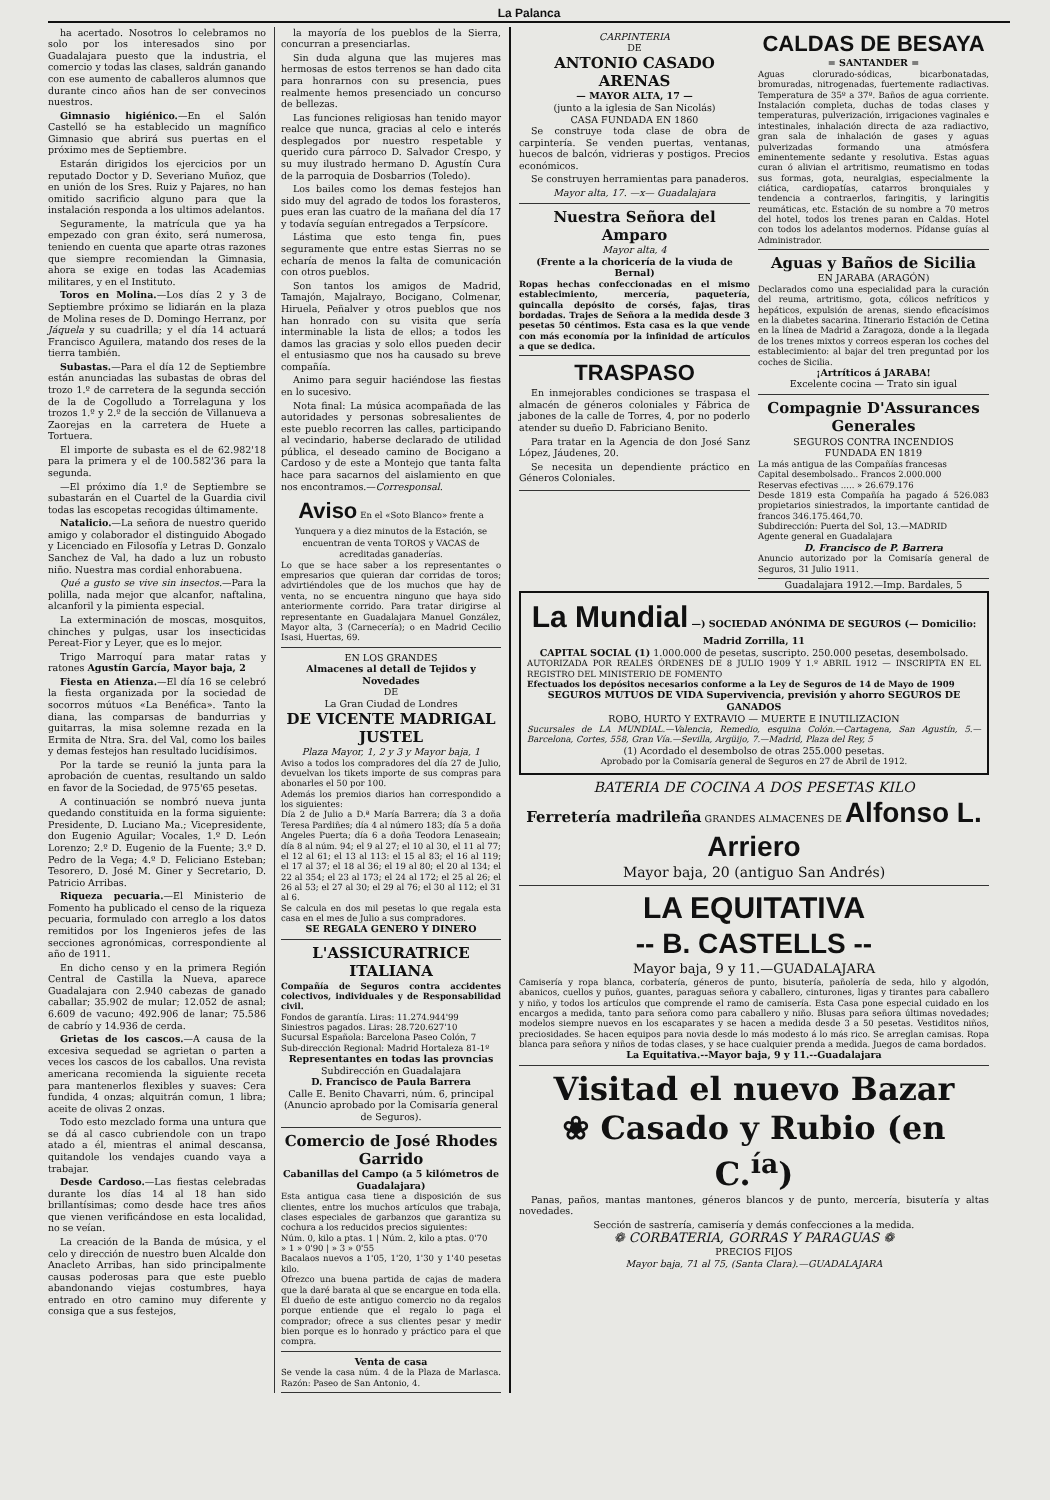La Palanca
ha acertado. Nosotros lo celebramos no solo por los interesados sino por Guadalajara puesto que la industria, el comercio y todas las clases, saldrán ganando con ese aumento de caballeros alumnos que durante cinco años han de ser convecinos nuestros.
Gimnasio higiénico.—En el Salón Castelló se ha establecido un magnífico Gimnasio que abrirá sus puertas en el próximo mes de Septiembre.
Estarán dirigidos los ejercicios por un reputado Doctor y D. Severiano Muñoz, que en unión de los Sres. Ruiz y Pajares, no han omitido sacrificio alguno para que la instalación responda a los ultimos adelantos.
Seguramente, la matrícula que ya ha empezado con gran éxito, será numerosa, teniendo en cuenta que aparte otras razones que siempre recomiendan la Gimnasia, ahora se exige en todas las Academias militares, y en el Instituto.
Toros en Molina.—Los días 2 y 3 de Septiembre próximo se lidiarán en la plaza de Molina reses de D. Domingo Herranz, por Jáquela y su cuadrilla; y el día 14 actuará Francisco Aguilera, matando dos reses de la tierra también.
Subastas.—Para el día 12 de Septiembre están anunciadas las subastas de obras del trozo 1.º de carretera de la segunda sección de la de Cogolludo a Torrelaguna y los trozos 1.º y 2.º de la sección de Villanueva a Zaorejas en la carretera de Huete a Tortuera.
El importe de subasta es el de 62.982'18 para la primera y el de 100.582'36 para la segunda.
—El próximo día 1.º de Septiembre se subastarán en el Cuartel de la Guardia civil todas las escopetas recogidas últimamente.
Natalicio.—La señora de nuestro querido amigo y colaborador el distinguido Abogado y Licenciado en Filosofía y Letras D. Gonzalo Sanchez de Val, ha dado a luz un robusto niño. Nuestra mas cordial enhorabuena.
Qué a gusto se vive sin insectos.—Para la polilla, nada mejor que alcanfor, naftalina, alcanforil y la pimienta especial.
La exterminación de moscas, mosquitos, chinches y pulgas, usar los insecticidas Pereat-Fior y Leyer, que es lo mejor.
Trigo Marroquí para matar ratas y ratones Agustín García, Mayor baja, 2
Fiesta en Atienza.—El día 16 se celebró la fiesta organizada por la sociedad de socorros mútuos «La Benéfica». Tanto la diana, las comparsas de bandurrias y guitarras, la misa solemne rezada en la Ermita de Ntra. Sra. del Val, como los bailes y demas festejos han resultado lucidísimos.
Por la tarde se reunió la junta para la aprobación de cuentas, resultando un saldo en favor de la Sociedad, de 975'65 pesetas.
A continuación se nombró nueva junta quedando constituida en la forma siguiente: Presidente, D. Luciano Ma.; Vicepresidente, don Eugenio Aguilar; Vocales, 1.º D. León Lorenzo; 2.º D. Eugenio de la Fuente; 3.º D. Pedro de la Vega; 4.º D. Feliciano Esteban; Tesorero, D. José M. Giner y Secretario, D. Patricio Arribas.
Riqueza pecuaria.—El Ministerio de Fomento ha publicado el censo de la riqueza pecuaria, formulado con arreglo a los datos remitidos por los Ingenieros jefes de las secciones agronómicas, correspondiente al año de 1911.
En dicho censo y en la primera Región Central de Castilla la Nueva, aparece Guadalajara con 2.940 cabezas de ganado caballar; 35.902 de mular; 12.052 de asnal; 6.609 de vacuno; 492.906 de lanar; 75.586 de cabrío y 14.936 de cerda.
Grietas de los cascos.—A causa de la excesiva sequedad se agrietan o parten a veces los cascos de los caballos. Una revista americana recomienda la siguiente receta para mantenerlos flexibles y suaves: Cera fundida, 4 onzas; alquitrán comun, 1 libra; aceite de olivas 2 onzas.
Todo esto mezclado forma una untura que se dá al casco cubriendole con un trapo atado a él, mientras el animal descansa, quitandole los vendajes cuando vaya a trabajar.
Desde Cardoso.—Las fiestas celebradas durante los días 14 al 18 han sido brillantísimas; como desde hace tres años que vienen verificándose en esta localidad, no se veían.
La creación de la Banda de música, y el celo y dirección de nuestro buen Alcalde don Anacleto Arribas, han sido principalmente causas poderosas para que este pueblo abandonando viejas costumbres, haya entrado en otro camino muy diferente y consiga que a sus festejos,
la mayoría de los pueblos de la Sierra, concurran a presenciarlas.
Sin duda alguna que las mujeres mas hermosas de estos terrenos se han dado cita para honrarnos con su presencia, pues realmente hemos presenciado un concurso de bellezas.
Las funciones religiosas han tenido mayor realce que nunca, gracias al celo e interés desplegados por nuestro respetable y querido cura párroco D. Salvador Crespo, y su muy ilustrado hermano D. Agustín Cura de la parroquia de Dosbarrios (Toledo).
Los bailes como los demas festejos han sido muy del agrado de todos los forasteros, pues eran las cuatro de la mañana del día 17 y todavía seguían entregados a Terpsícore.
Lástima que esto tenga fin, pues seguramente que entre estas Sierras no se echaría de menos la falta de comunicación con otros pueblos.
Son tantos los amigos de Madrid, Tamajón, Majalrayo, Bocigano, Colmenar, Hiruela, Peñalver y otros pueblos que nos han honrado con su visita que sería interminable la lista de ellos; a todos les damos las gracias y solo ellos pueden decir el entusiasmo que nos ha causado su breve compañía.
Animo para seguir haciéndose las fiestas en lo sucesivo.
Nota final: La música acompañada de las autoridades y personas sobresalientes de este pueblo recorren las calles, participando al vecindario, haberse declarado de utilidad pública, el deseado camino de Bocigano a Cardoso y de este a Montejo que tanta falta hace para sacarnos del aislamiento en que nos encontramos.—Corresponsal.
Aviso En el «Soto Blanco» frente a Yunquera y a diez minutos de la Estación, se encuentran de venta TOROS y VACAS de acreditadas ganaderías.
Lo que se hace saber a los representantes o empresarios que quieran dar corridas de toros; advirtiéndoles que de los muchos que hay de venta, no se encuentra ninguno que haya sido anteriormente corrido. Para tratar dirigirse al representante en Guadalajara Manuel González, Mayor alta, 3 (Carnecería); o en Madrid Cecilio Isasi, Huertas, 69.
EN LOS GRANDES
Almacenes al detall de Tejidos y Novedades
DE
La Gran Ciudad de Londres
DE VICENTE MADRIGAL JUSTEL
Plaza Mayor, 1, 2 y 3 y Mayor baja, 1
Aviso a todos los compradores del día 27 de Julio, devuelvan los tikets importe de sus compras para abonarles el 50 por 100.
Además los premios diarios han correspondido a los siguientes:
Día 2 de Julio a D.ª María Barrera; día 3 a doña Teresa Pardiñes; día 4 al número 183; día 5 a doña Angeles Puerta; día 6 a doña Teodora Lenaseain; día 8 al núm. 94; el 9 al 27; el 10 al 30, el 11 al 77; el 12 al 61; el 13 al 113: el 15 al 83; el 16 al 119; el 17 al 37; el 18 al 36; el 19 al 80; el 20 al 134; el 22 al 354; el 23 al 173; el 24 al 172; el 25 al 26; el 26 al 53; el 27 al 30; el 29 al 76; el 30 al 112; el 31 al 6.
Se calcula en dos mil pesetas lo que regala esta casa en el mes de Julio a sus compradores.
SE REGALA GENERO Y DINERO
L'ASSICURATRICE ITALIANA
Compañía de Seguros contra accidentes colectivos, individuales y de Responsabilidad civil.
Fondos de garantía. Liras: 11.274.944'99
Siniestros pagados. Liras: 28.720.627'10
Sucursal Española: Barcelona Paseo Colón, 7
Sub-dirección Regional: Madrid Hortaleza 81-1º
Representantes en todas las provncias
Subdirección en Guadalajara
D. Francisco de Paula Barrera
Calle E. Benito Chavarri, núm. 6, principal (Anuncio aprobado por la Comisaría general de Seguros).
Comercio de José Rhodes Garrido
Cabanillas del Campo (a 5 kilómetros de Guadalajara)
Esta antigua casa tiene a disposición de sus clientes, entre los muchos artículos que trabaja, clases especiales de garbanzos que garantiza su cochura a los reducidos precios siguientes:
Núm. 0, kilo a ptas. 1 | Núm. 2, kilo a ptas. 0'70
» 1 » 0'90 | » 3 » 0'55
Bacalaos nuevos a 1'05, 1'20, 1'30 y 1'40 pesetas kilo.
Ofrezco una buena partida de cajas de madera que la daré barata al que se encargue en toda ella.
El dueño de este antiguo comercio no da regalos porque entiende que el regalo lo paga el comprador; ofrece a sus clientes pesar y medir bien porque es lo honrado y práctico para el que compra.
Venta de casa
Se vende la casa núm. 4 de la Plaza de Marlasca. Razón: Paseo de San Antonio, 4.
CARPINTERIA
DE
ANTONIO CASADO ARENAS
— MAYOR ALTA, 17 —
(junto a la iglesia de San Nicolás)
CASA FUNDADA EN 1860
Se construye toda clase de obra de carpintería. Se venden puertas, ventanas, huecos de balcón, vidrieras y postigos. Precios económicos.
Se construyen herramientas para panaderos.
Mayor alta, 17. —x— Guadalajara
Nuestra Señora del Amparo
Mayor alta, 4
(Frente a la choricería de la viuda de Bernal)
Ropas hechas confeccionadas en el mismo establecimiento, mercería, paquetería, quincalla depósito de corsés, fajas, tiras bordadas. Trajes de Señora a la medida desde 3 pesetas 50 céntimos. Esta casa es la que vende con más economía por la infinidad de artículos a que se dedica.
TRASPASO
En inmejorables condiciones se traspasa el almacén de géneros coloniales y Fábrica de jabones de la calle de Torres, 4, por no poderlo atender su dueño D. Fabriciano Benito.
Para tratar en la Agencia de don José Sanz López, Jáudenes, 20.
Se necesita un dependiente práctico en Géneros Coloniales.
CALDAS DE BESAYA
= SANTANDER =
Aguas clorurado-sódicas, bicarbonatadas, bromuradas, nitrogenadas, fuertemente radiactivas. Temperatura de 35º a 37º. Baños de agua corriente. Instalación completa, duchas de todas clases y temperaturas, pulverización, irrigaciones vaginales e intestinales, inhalación directa de aza radiactivo, gran sala de inhalación de gases y aguas pulverizadas formando una atmósfera eminentemente sedante y resolutiva. Estas aguas curan ó alivian el artritismo, reumatismo en todas sus formas, gota, neuralgias, especialmente la ciática, cardiopatías, catarros bronquiales y tendencia a contraerlos, faringitis, y laringitis reumáticas, etc. Estación de su nombre a 70 metros del hotel, todos los trenes paran en Caldas. Hotel con todos los adelantos modernos. Pídanse guías al Administrador.
Aguas y Baños de Sicilia
EN JARABA (ARAGÓN)
Declarados como una especialidad para la curación del reuma, artritismo, gota, cólicos nefríticos y hepáticos, expulsión de arenas, siendo eficacísimos en la diabetes sacarina. Itinerario Estación de Cetina en la línea de Madrid a Zaragoza, donde a la llegada de los trenes mixtos y correos esperan los coches del establecimiento: al bajar del tren preguntad por los coches de Sicilia.
¡Artríticos á JARABA!
Excelente cocina — Trato sin igual
Compagnie D'Assurances Generales
SEGUROS CONTRA INCENDIOS
FUNDADA EN 1819
La más antigua de las Compañías francesas
Capital desembolsado.. Francos 2.000.000
Reservas efectivas ..... » 26.679.176
Desde 1819 esta Compañía ha pagado á 526.083 propietarios siniestrados, la importante cantidad de francos 346.175.464,70.
Subdirección: Puerta del Sol, 13.—MADRID
Agente general en Guadalajara
D. Francisco de P. Barrera
Anuncio autorizado por la Comisaría general de Seguros, 31 Julio 1911.
Guadalajara 1912.—Imp. Bardales, 5
La Mundial —) SOCIEDAD ANÓNIMA DE SEGUROS (— Domicilio: Madrid Zorrilla, 11
CAPITAL SOCIAL (1) 1.000.000 de pesetas, suscripto. 250.000 pesetas, desembolsado.
AUTORIZADA POR REALES ÓRDENES DE 8 JULIO 1909 Y 1.º ABRIL 1912 — INSCRIPTA EN EL REGISTRO DEL MINISTERIO DE FOMENTO
Efectuados los depósitos necesarios conforme a la Ley de Seguros de 14 de Mayo de 1909
SEGUROS MUTUOS DE VIDA Supervivencia, previsión y ahorro SEGUROS DE GANADOS
ROBO, HURTO Y EXTRAVIO — MUERTE E INUTILIZACION
Sucursales de LA MUNDIAL.—Valencia, Remedio, esquina Colón.—Cartagena, San Agustín, 5.—Barcelona, Cortes, 558, Gran Vía.—Sevilla, Argüijo, 7.—Madrid, Plaza del Rey, 5
(1) Acordado el desembolso de otras 255.000 pesetas.
Aprobado por la Comisaría general de Seguros en 27 de Abril de 1912.
BATERIA DE COCINA A DOS PESETAS KILO
Ferretería madrileña GRANDES ALMACENES DE Alfonso L. Arriero
Mayor baja, 20 (antiguo San Andrés)
LA EQUITATIVA
-- B. CASTELLS --
Mayor baja, 9 y 11.—GUADALAJARA
Camisería y ropa blanca, corbatería, géneros de punto, bisutería, pañolería de seda, hilo y algodón, abanicos, cuellos y puños, guantes, paraguas señora y caballero, cinturones, ligas y tirantes para caballero y niño, y todos los artículos que comprende el ramo de camisería. Esta Casa pone especial cuidado en los encargos a medida, tanto para señora como para caballero y niño. Blusas para señora últimas novedades; modelos siempre nuevos en los escaparates y se hacen a medida desde 3 a 50 pesetas. Vestiditos niños, preciosidades. Se hacen equipos para novia desde lo más modesto á lo más rico. Se arreglan camisas. Ropa blanca para señora y niños de todas clases, y se hace cualquier prenda a medida. Juegos de cama bordados.
La Equitativa.--Mayor baja, 9 y 11.--Guadalajara
Visitad el nuevo Bazar
❀ Casado y Rubio (en C.<sup>ía</sup>)
Panas, paños, mantas mantones, géneros blancos y de punto, mercería, bisutería y altas novedades.
Sección de sastrería, camisería y demás confecciones a la medida.
❁ CORBATERIA, GORRAS Y PARAGUAS ❁
PRECIOS FIJOS
Mayor baja, 71 al 75, (Santa Clara).—GUADALAJARA